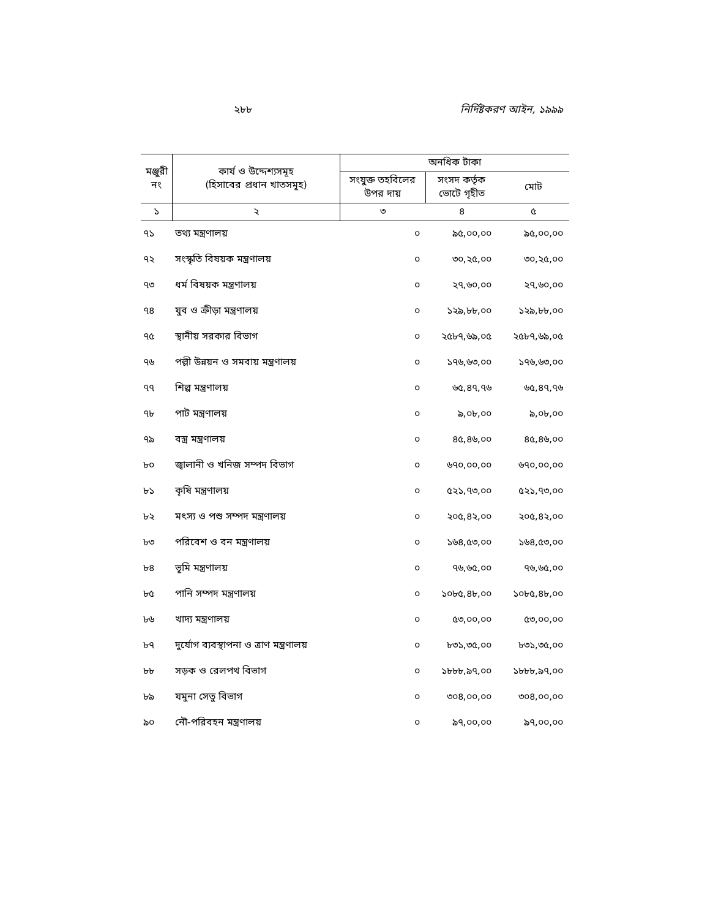২৮৮ নির্দিষ্টকরণ আইন, ১৯৯৯
| মঞ্জুরী নং | কার্য ও উদ্দেশ্যসমূহ (হিসাবের প্রধান খাতসমূহ) | অনধিক টাকা | | |
| --- | --- | --- | --- | --- |
| | | সংযুক্ত তহবিলের উপর দায় | সংসদ কর্তৃক ভোটে গৃহীত | মোট |
| ১ | ২ | ৩ | ৪ | ৫ |
| ৭১ | তথ্য মন্ত্রণালয় | ০ | ৯৫,০০,০০ | ৯৫,০০,০০ |
| ৭২ | সংস্কৃতি বিষয়ক মন্ত্রণালয় | ০ | ৩০,২৫,০০ | ৩০,২৫,০০ |
| ৭৩ | ধর্ম বিষয়ক মন্ত্রণালয় | ০ | ২৭,৬০,০০ | ২৭,৬০,০০ |
| ৭৪ | যুব ও ক্রীড়া মন্ত্রণালয় | ০ | ১২৯,৮৮,০০ | ১২৯,৮৮,০০ |
| ৭৫ | স্থানীয় সরকার বিভাগ | ০ | ২৫৮৭,৬৯,০৫ | ২৫৮৭,৬৯,০৫ |
| ৭৬ | পল্লী উন্নয়ন ও সমবায় মন্ত্রণালয় | ০ | ১৭৬,৬৩,০০ | ১৭৬,৬৩,০০ |
| ৭৭ | শিল্প মন্ত্রণালয় | ০ | ৬৫,৪৭,৭৬ | ৬৫,৪৭,৭৬ |
| ৭৮ | পাট মন্ত্রণালয় | ০ | ৯,০৮,০০ | ৯,০৮,০০ |
| ৭৯ | বস্ত্র মন্ত্রণালয় | ০ | ৪৫,৪৬,০০ | ৪৫,৪৬,০০ |
| ৮০ | জ্বালানী ও খনিজ সম্পদ বিভাগ | ০ | ৬৭০,০০,০০ | ৬৭০,০০,০০ |
| ৮১ | কৃষি মন্ত্রণালয় | ০ | ৫২১,৭৩,০০ | ৫২১,৭৩,০০ |
| ৮২ | মৎস্য ও পশু সম্পদ মন্ত্রণালয় | ০ | ২০৫,৪২,০০ | ২০৫,৪২,০০ |
| ৮৩ | পরিবেশ ও বন মন্ত্রণালয় | ০ | ১৬৪,৫৩,০০ | ১৬৪,৫৩,০০ |
| ৮৪ | ভূমি মন্ত্রণালয় | ০ | ৭৬,৬৫,০০ | ৭৬,৬৫,০০ |
| ৮৫ | পানি সম্পদ মন্ত্রণালয় | ০ | ১০৮৫,৪৮,০০ | ১০৮৫,৪৮,০০ |
| ৮৬ | খাদ্য মন্ত্রণালয় | ০ | ৫৩,০০,০০ | ৫৩,০০,০০ |
| ৮৭ | দুর্যোগ ব্যবস্থাপনা ও ত্রাণ মন্ত্রণালয় | ০ | ৮৩১,৩৫,০০ | ৮৩১,৩৫,০০ |
| ৮৮ | সড়ক ও রেলপথ বিভাগ | ০ | ১৮৮৮,৯৭,০০ | ১৮৮৮,৯৭,০০ |
| ৮৯ | যমুনা সেতু বিভাগ | ০ | ৩০৪,০০,০০ | ৩০৪,০০,০০ |
| ৯০ | নৌ-পরিবহন মন্ত্রণালয় | ০ | ৯৭,০০,০০ | ৯৭,০০,০০ |